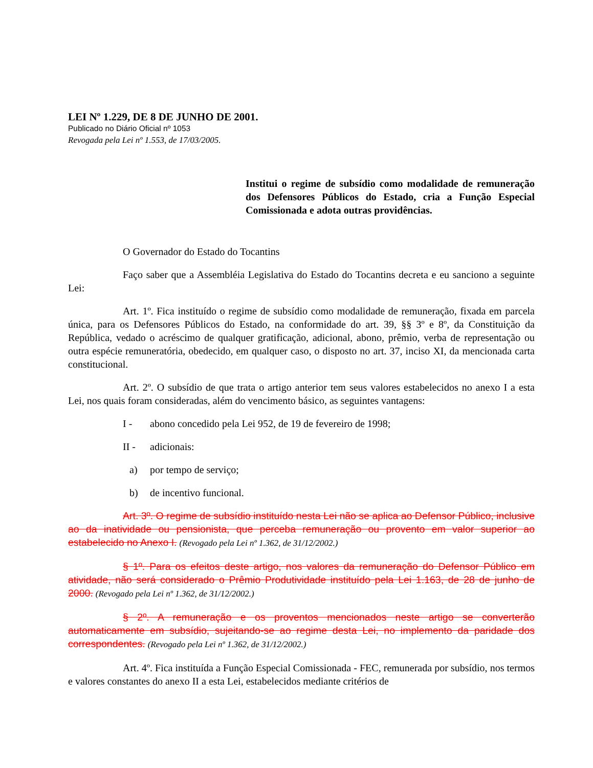LEI Nº 1.229, DE 8 DE JUNHO DE 2001.
Publicado no Diário Oficial nº 1053
Revogada pela Lei nº 1.553, de 17/03/2005.
Institui o regime de subsídio como modalidade de remuneração dos Defensores Públicos do Estado, cria a Função Especial Comissionada e adota outras providências.
O Governador do Estado do Tocantins
Faço saber que a Assembléia Legislativa do Estado do Tocantins decreta e eu sanciono a seguinte Lei:
Art. 1º. Fica instituído o regime de subsídio como modalidade de remuneração, fixada em parcela única, para os Defensores Públicos do Estado, na conformidade do art. 39, §§ 3º e 8º, da Constituição da República, vedado o acréscimo de qualquer gratificação, adicional, abono, prêmio, verba de representação ou outra espécie remuneratória, obedecido, em qualquer caso, o disposto no art. 37, inciso XI, da mencionada carta constitucional.
Art. 2º. O subsídio de que trata o artigo anterior tem seus valores estabelecidos no anexo I a esta Lei, nos quais foram consideradas, além do vencimento básico, as seguintes vantagens:
I - abono concedido pela Lei 952, de 19 de fevereiro de 1998;
II - adicionais:
a) por tempo de serviço;
b) de incentivo funcional.
Art. 3º. O regime de subsídio instituído nesta Lei não se aplica ao Defensor Público, inclusive ao da inatividade ou pensionista, que perceba remuneração ou provento em valor superior ao estabelecido no Anexo I. (Revogado pela Lei nº 1.362, de 31/12/2002.)
§ 1º. Para os efeitos deste artigo, nos valores da remuneração do Defensor Público em atividade, não será considerado o Prêmio Produtividade instituído pela Lei 1.163, de 28 de junho de 2000. (Revogado pela Lei nº 1.362, de 31/12/2002.)
§ 2º. A remuneração e os proventos mencionados neste artigo se converterão automaticamente em subsídio, sujeitando-se ao regime desta Lei, no implemento da paridade dos correspondentes. (Revogado pela Lei nº 1.362, de 31/12/2002.)
Art. 4º. Fica instituída a Função Especial Comissionada - FEC, remunerada por subsídio, nos termos e valores constantes do anexo II a esta Lei, estabelecidos mediante critérios de